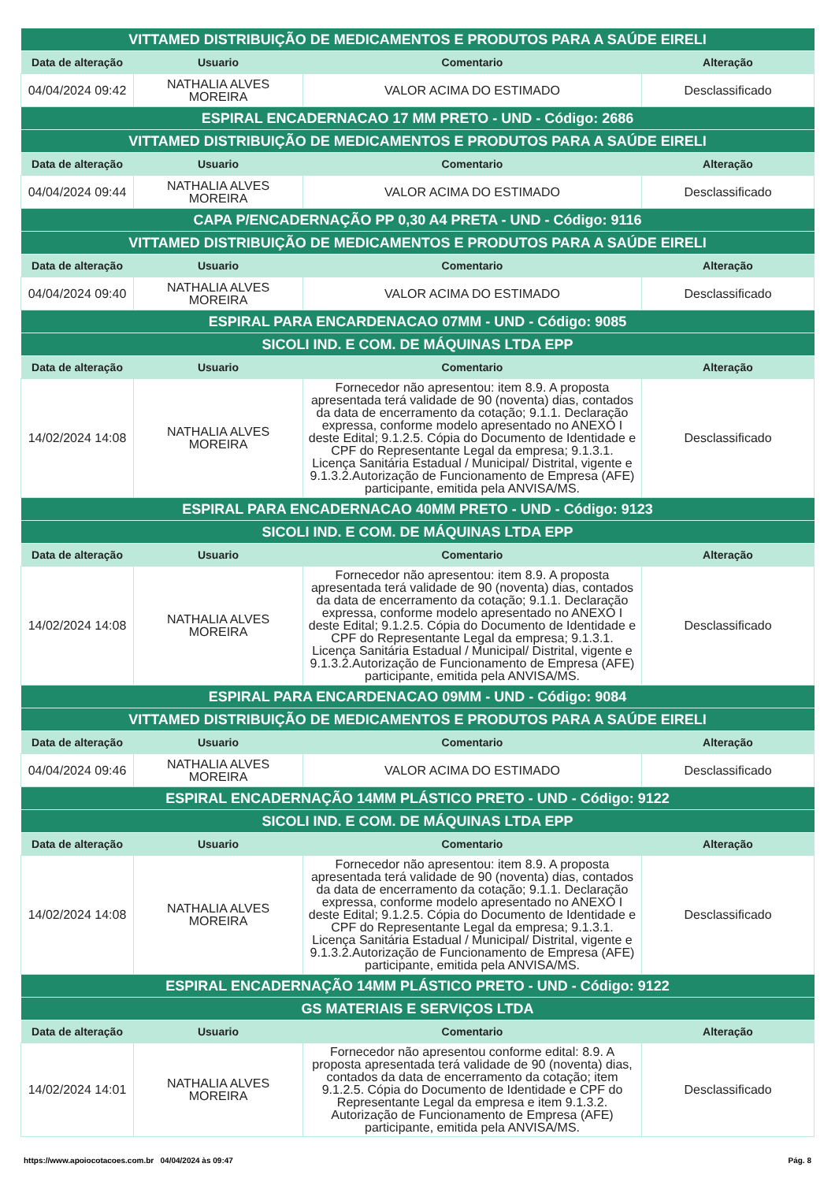| VITTAMED DISTRIBUIÇÃO DE MEDICAMENTOS E PRODUTOS PARA A SAÚDE EIRELI | | | |
| --- | --- | --- | --- |
| Data de alteração | Usuario | Comentario | Alteração |
| 04/04/2024 09:42 | NATHALIA ALVES MOREIRA | VALOR ACIMA DO ESTIMADO | Desclassificado |
| ESPIRAL ENCADERNACAO 17 MM PRETO - UND - Código: 2686 | | | |
| VITTAMED DISTRIBUIÇÃO DE MEDICAMENTOS E PRODUTOS PARA A SAÚDE EIRELI | | | |
| Data de alteração | Usuario | Comentario | Alteração |
| 04/04/2024 09:44 | NATHALIA ALVES MOREIRA | VALOR ACIMA DO ESTIMADO | Desclassificado |
| CAPA P/ENCADERNAÇÃO PP 0,30 A4 PRETA - UND - Código: 9116 | | | |
| VITTAMED DISTRIBUIÇÃO DE MEDICAMENTOS E PRODUTOS PARA A SAÚDE EIRELI | | | |
| Data de alteração | Usuario | Comentario | Alteração |
| 04/04/2024 09:40 | NATHALIA ALVES MOREIRA | VALOR ACIMA DO ESTIMADO | Desclassificado |
| ESPIRAL PARA ENCARDENACAO 07MM - UND - Código: 9085 | | | |
| SICOLI IND. E COM. DE MÁQUINAS LTDA EPP | | | |
| Data de alteração | Usuario | Comentario | Alteração |
| 14/02/2024 14:08 | NATHALIA ALVES MOREIRA | Fornecedor não apresentou: item 8.9. A proposta apresentada terá validade de 90 (noventa) dias, contados da data de encerramento da cotação; 9.1.1. Declaração expressa, conforme modelo apresentado no ANEXO I deste Edital; 9.1.2.5. Cópia do Documento de Identidade e CPF do Representante Legal da empresa; 9.1.3.1. Licença Sanitária Estadual / Municipal/ Distrital, vigente e 9.1.3.2.Autorização de Funcionamento de Empresa (AFE) participante, emitida pela ANVISA/MS. | Desclassificado |
| ESPIRAL PARA ENCADERNACAO 40MM PRETO - UND - Código: 9123 | | | |
| SICOLI IND. E COM. DE MÁQUINAS LTDA EPP | | | |
| Data de alteração | Usuario | Comentario | Alteração |
| 14/02/2024 14:08 | NATHALIA ALVES MOREIRA | Fornecedor não apresentou: item 8.9. A proposta apresentada terá validade de 90 (noventa) dias, contados da data de encerramento da cotação; 9.1.1. Declaração expressa, conforme modelo apresentado no ANEXO I deste Edital; 9.1.2.5. Cópia do Documento de Identidade e CPF do Representante Legal da empresa; 9.1.3.1. Licença Sanitária Estadual / Municipal/ Distrital, vigente e 9.1.3.2.Autorização de Funcionamento de Empresa (AFE) participante, emitida pela ANVISA/MS. | Desclassificado |
| ESPIRAL PARA ENCARDENACAO 09MM - UND - Código: 9084 | | | |
| VITTAMED DISTRIBUIÇÃO DE MEDICAMENTOS E PRODUTOS PARA A SAÚDE EIRELI | | | |
| Data de alteração | Usuario | Comentario | Alteração |
| 04/04/2024 09:46 | NATHALIA ALVES MOREIRA | VALOR ACIMA DO ESTIMADO | Desclassificado |
| ESPIRAL ENCADERNAÇÃO 14MM PLÁSTICO PRETO - UND - Código: 9122 | | | |
| SICOLI IND. E COM. DE MÁQUINAS LTDA EPP | | | |
| Data de alteração | Usuario | Comentario | Alteração |
| 14/02/2024 14:08 | NATHALIA ALVES MOREIRA | Fornecedor não apresentou: item 8.9. A proposta apresentada terá validade de 90 (noventa) dias, contados da data de encerramento da cotação; 9.1.1. Declaração expressa, conforme modelo apresentado no ANEXO I deste Edital; 9.1.2.5. Cópia do Documento de Identidade e CPF do Representante Legal da empresa; 9.1.3.1. Licença Sanitária Estadual / Municipal/ Distrital, vigente e 9.1.3.2.Autorização de Funcionamento de Empresa (AFE) participante, emitida pela ANVISA/MS. | Desclassificado |
| ESPIRAL ENCADERNAÇÃO 14MM PLÁSTICO PRETO - UND - Código: 9122 | | | |
| GS MATERIAIS E SERVIÇOS LTDA | | | |
| Data de alteração | Usuario | Comentario | Alteração |
| 14/02/2024 14:01 | NATHALIA ALVES MOREIRA | Fornecedor não apresentou conforme edital: 8.9. A proposta apresentada terá validade de 90 (noventa) dias, contados da data de encerramento da cotação; item 9.1.2.5. Cópia do Documento de Identidade e CPF do Representante Legal da empresa e item 9.1.3.2. Autorização de Funcionamento de Empresa (AFE) participante, emitida pela ANVISA/MS. | Desclassificado |
https://www.apoiocotacoes.com.br 04/04/2024 às 09:47 Pág. 8